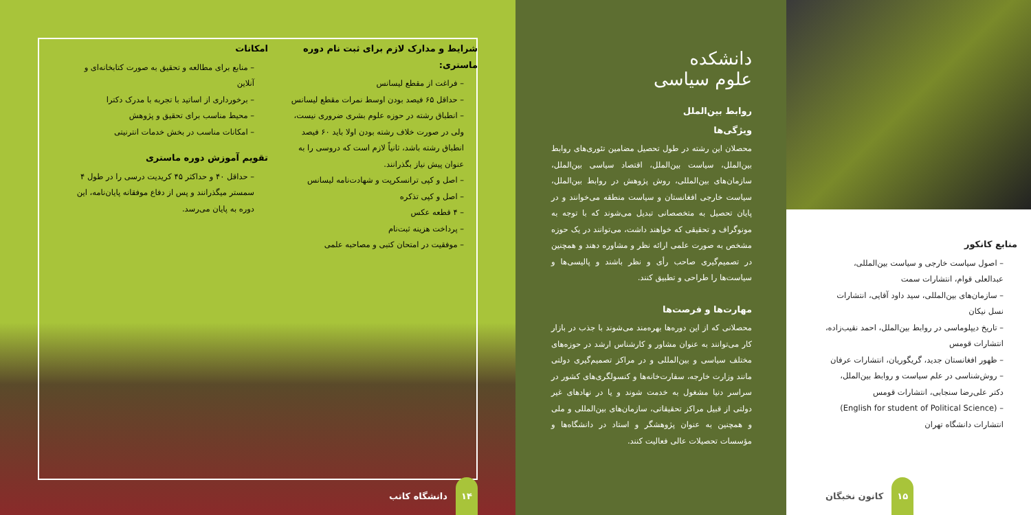شرایط و مدارک لازم برای ثبت نام دوره ماستری:
– فراغت از مقطع لیسانس
– حداقل ۶۵ فیصد بودن اوسط نمرات مقطع لیسانس
– انطباق رشته در حوزه علوم بشری ضروری نیست، ولی در صورت خلاف رشته بودن اولا باید ۶۰ فیصد انطباق رشته باشد، ثانیاً لازم است که دروسی را به عنوان پیش نیاز بگذرانند.
– اصل و کپی ترانسکرپت و شهادت‌نامه لیسانس
– اصل و کپی تذکره
– ۴ قطعه عکس
– پرداخت هزینه ثبت‌نام
– موفقیت در امتحان کتبی و مصاحبه علمی
امکانات
– منابع برای مطالعه و تحقیق به صورت کتابخانه‌ای و آنلاین
– برخورداری از اساتید با تجربه با مدرک دکترا
– محیط مناسب برای تحقیق و پژوهش
– امکانات مناسب در بخش خدمات انترنیتی
تقویم آموزش دوره ماستری
– حداقل ۴۰ و حداکثر ۴۵ کریدیت درسی را در طول ۴ سمستر میگذرانند و پس از دفاع موفقانه پایان‌نامه، این دوره به پایان می‌رسد.
۱۴ دانشگاه کاتب
دانشکده
علوم سیاسی
روابط بین‌الملل
ویژگی‌ها
محصلان این رشته در طول تحصیل مضامین تئوری‌های روابط بین‌الملل، سیاست بین‌الملل، اقتصاد سیاسی بین‌الملل، سازمان‌های بین‌المللی، روش پژوهش در روابط بین‌الملل، سیاست خارجی افغانستان و سیاست منطقه می‌خوانند و در پایان تحصیل به متخصصانی تبدیل می‌شوند که با توجه به مونوگراف و تحقیقی که خواهند داشت، می‌توانند در یک حوزه مشخص به صورت علمی ارائه نظر و مشاوره دهند و همچنین در تصمیم‌گیری صاحب رأی و نظر باشند و پالیسی‌ها و سیاست‌ها را طراحی و تطبیق کنند.
مهارت‌ها و فرصت‌ها
محصلانی که از این دوره‌ها بهره‌مند می‌شوند با جذب در بازار کار می‌توانند به عنوان مشاور و کارشناس ارشد در حوزه‌های مختلف سیاسی و بین‌المللی و در مراکز تصمیم‌گیری دولتی مانند وزارت خارجه، سفارت‌خانه‌ها و کنسولگری‌های کشور در سراسر دنیا مشغول به خدمت شوند و یا در نهادهای غیر دولتی از قبیل مراکز تحقیقاتی، سازمان‌های بین‌المللی و ملی و همچنین به عنوان پژوهشگر و استاد در دانشگاه‌ها و مؤسسات تحصیلات عالی فعالیت کنند.
منابع کانکور
– اصول سیاست خارجی و سیاست بین‌المللی، عبدالعلی قوام، انتشارات سمت
– سازمان‌های بین‌المللی، سید داود آقایی، انتشارات نسل نیکان
– تاریخ دیپلوماسی در روابط بین‌الملل، احمد نقیب‌زاده، انتشارات قومس
– ظهور افغانستان جدید، گریگوریان، انتشارات عرفان
– روش‌شناسی در علم سیاست و روابط بین‌الملل، دکتر علی‌رضا سنجابی، انتشارات قومس
– (English for student of Political Science) انتشارات دانشگاه تهران
۱۵ کانون نخبگان